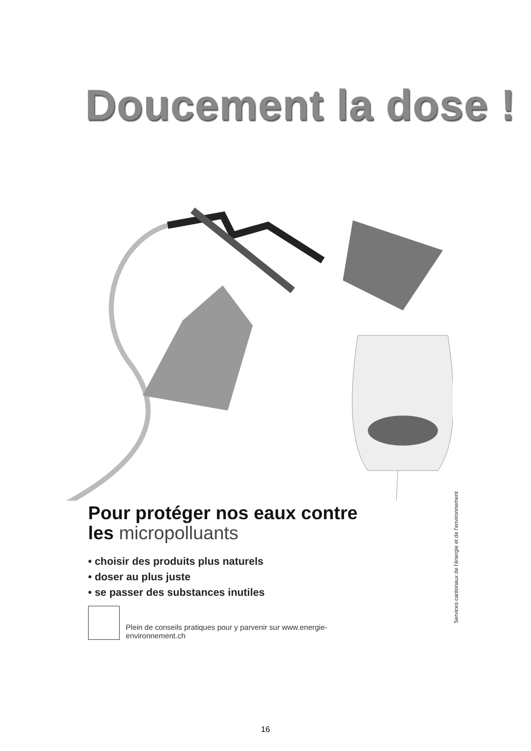Doucement la dose !
Pour protéger nos eaux contre les micropolluants
• choisir des produits plus naturels
• doser au plus juste
• se passer des substances inutiles
Plein de conseils pratiques pour y parvenir sur www.energie-environnement.ch
Services cantonaux de l'énergie et de l'environnement
16